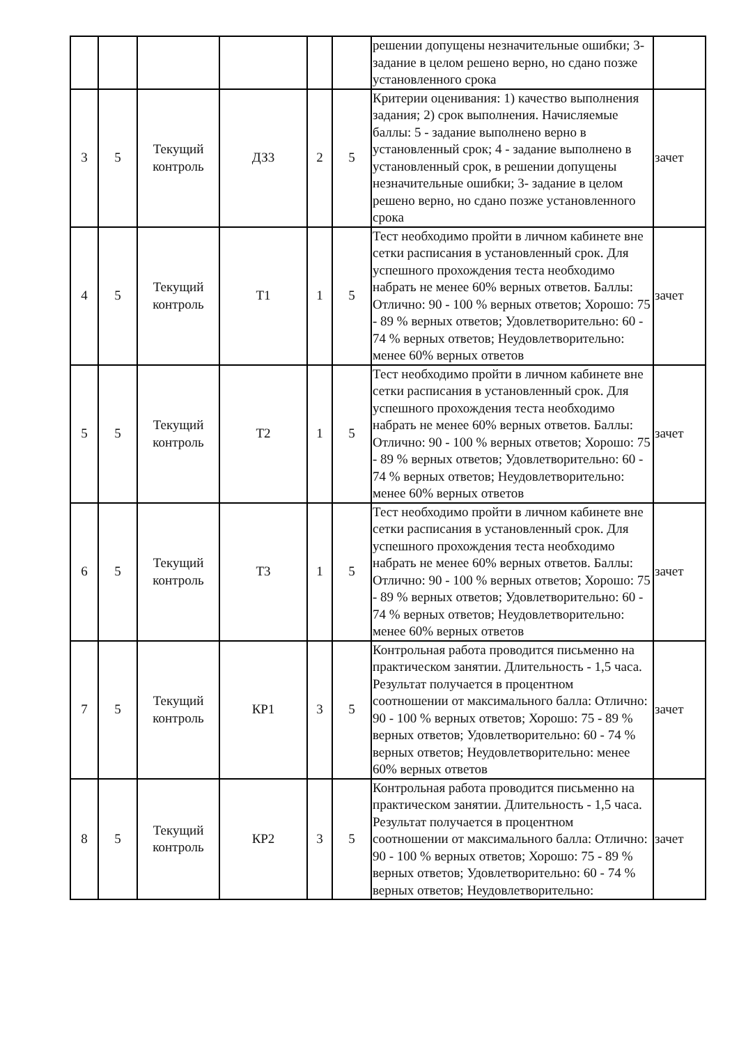| | | | | | | решении допущены незначительные ошибки; 3- задание в целом решено верно, но сдано позже установленного срока | |
| 3 | 5 | Текущий контроль | ДЗ3 | 2 | 5 | Критерии оценивания: 1) качество выполнения задания; 2) срок выполнения. Начисляемые баллы: 5 - задание выполнено верно в установленный срок; 4 - задание выполнено в установленный срок, в решении допущены незначительные ошибки; 3- задание в целом решено верно, но сдано позже установленного срока | зачет |
| 4 | 5 | Текущий контроль | Т1 | 1 | 5 | Тест необходимо пройти в личном кабинете вне сетки расписания в установленный срок. Для успешного прохождения теста необходимо набрать не менее 60% верных ответов. Баллы: Отлично: 90 - 100 % верных ответов; Хорошо: 75 - 89 % верных ответов; Удовлетворительно: 60 - 74 % верных ответов; Неудовлетворительно: менее 60% верных ответов | зачет |
| 5 | 5 | Текущий контроль | Т2 | 1 | 5 | Тест необходимо пройти в личном кабинете вне сетки расписания в установленный срок. Для успешного прохождения теста необходимо набрать не менее 60% верных ответов. Баллы: Отлично: 90 - 100 % верных ответов; Хорошо: 75 - 89 % верных ответов; Удовлетворительно: 60 - 74 % верных ответов; Неудовлетворительно: менее 60% верных ответов | зачет |
| 6 | 5 | Текущий контроль | Т3 | 1 | 5 | Тест необходимо пройти в личном кабинете вне сетки расписания в установленный срок. Для успешного прохождения теста необходимо набрать не менее 60% верных ответов. Баллы: Отлично: 90 - 100 % верных ответов; Хорошо: 75 - 89 % верных ответов; Удовлетворительно: 60 - 74 % верных ответов; Неудовлетворительно: менее 60% верных ответов | зачет |
| 7 | 5 | Текущий контроль | КР1 | 3 | 5 | Контрольная работа проводится письменно на практическом занятии. Длительность - 1,5 часа. Результат получается в процентном соотношении от максимального балла: Отлично: 90 - 100 % верных ответов; Хорошо: 75 - 89 % верных ответов; Удовлетворительно: 60 - 74 % верных ответов; Неудовлетворительно: менее 60% верных ответов | зачет |
| 8 | 5 | Текущий контроль | КР2 | 3 | 5 | Контрольная работа проводится письменно на практическом занятии. Длительность - 1,5 часа. Результат получается в процентном соотношении от максимального балла: Отлично: 90 - 100 % верных ответов; Хорошо: 75 - 89 % верных ответов; Удовлетворительно: 60 - 74 % верных ответов; Неудовлетворительно: | зачет |